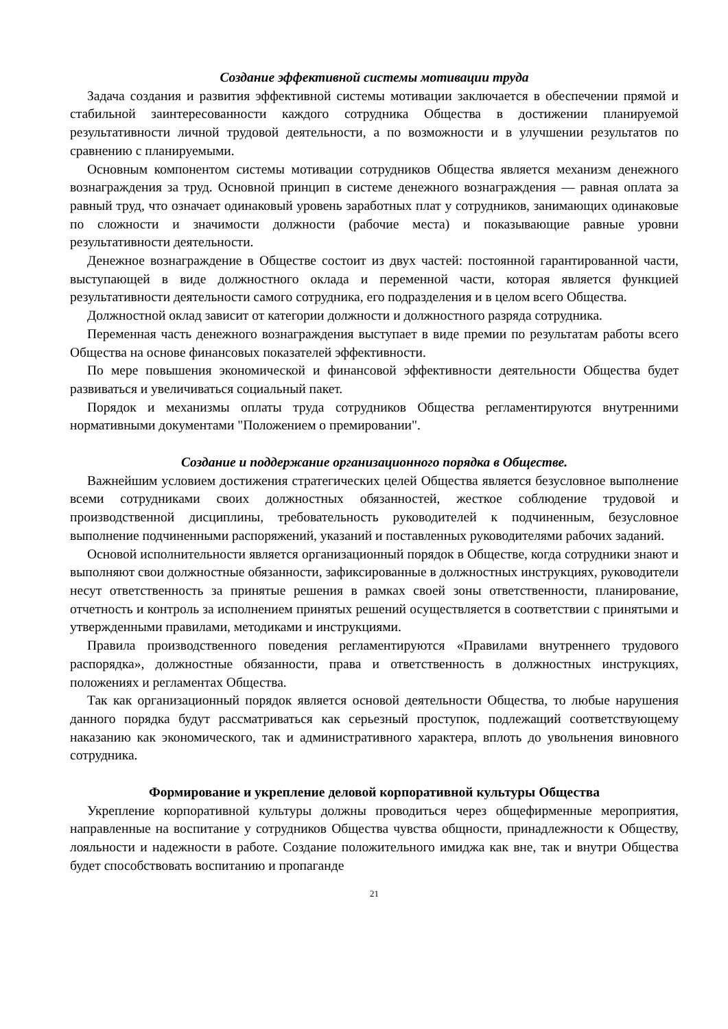Создание эффективной системы мотивации труда
Задача создания и развития эффективной системы мотивации заключается в обеспечении прямой и стабильной заинтересованности каждого сотрудника Общества в достижении планируемой результативности личной трудовой деятельности, а по возможности и в улучшении результатов по сравнению с планируемыми.
Основным компонентом системы мотивации сотрудников Общества является механизм денежного вознаграждения за труд. Основной принцип в системе денежного вознаграждения — равная оплата за равный труд, что означает одинаковый уровень заработных плат у сотрудников, занимающих одинаковые по сложности и значимости должности (рабочие места) и показывающие равные уровни результативности деятельности.
Денежное вознаграждение в Обществе состоит из двух частей: постоянной гарантированной части, выступающей в виде должностного оклада и переменной части, которая является функцией результативности деятельности самого сотрудника, его подразделения и в целом всего Общества.
Должностной оклад зависит от категории должности и должностного разряда сотрудника.
Переменная часть денежного вознаграждения выступает в виде премии по результатам работы всего Общества на основе финансовых показателей эффективности.
По мере повышения экономической и финансовой эффективности деятельности Общества будет развиваться и увеличиваться социальный пакет.
Порядок и механизмы оплаты труда сотрудников Общества регламентируются внутренними нормативными документами "Положением о премировании".
Создание и поддержание организационного порядка в Обществе.
Важнейшим условием достижения стратегических целей Общества является безусловное выполнение всеми сотрудниками своих должностных обязанностей, жесткое соблюдение трудовой и производственной дисциплины, требовательность руководителей к подчиненным, безусловное выполнение подчиненными распоряжений, указаний и поставленных руководителями рабочих заданий.
Основой исполнительности является организационный порядок в Обществе, когда сотрудники знают и выполняют свои должностные обязанности, зафиксированные в должностных инструкциях, руководители несут ответственность за принятые решения в рамках своей зоны ответственности, планирование, отчетность и контроль за исполнением принятых решений осуществляется в соответствии с принятыми и утвержденными правилами, методиками и инструкциями.
Правила производственного поведения регламентируются «Правилами внутреннего трудового распорядка», должностные обязанности, права и ответственность в должностных инструкциях, положениях и регламентах Общества.
Так как организационный порядок является основой деятельности Общества, то любые нарушения данного порядка будут рассматриваться как серьезный проступок, подлежащий соответствующему наказанию как экономического, так и административного характера, вплоть до увольнения виновного сотрудника.
Формирование и укрепление деловой корпоративной культуры Общества
Укрепление корпоративной культуры должны проводиться через общефирменные мероприятия, направленные на воспитание у сотрудников Общества чувства общности, принадлежности к Обществу, лояльности и надежности в работе. Создание положительного имиджа как вне, так и внутри Общества будет способствовать воспитанию и пропаганде
21